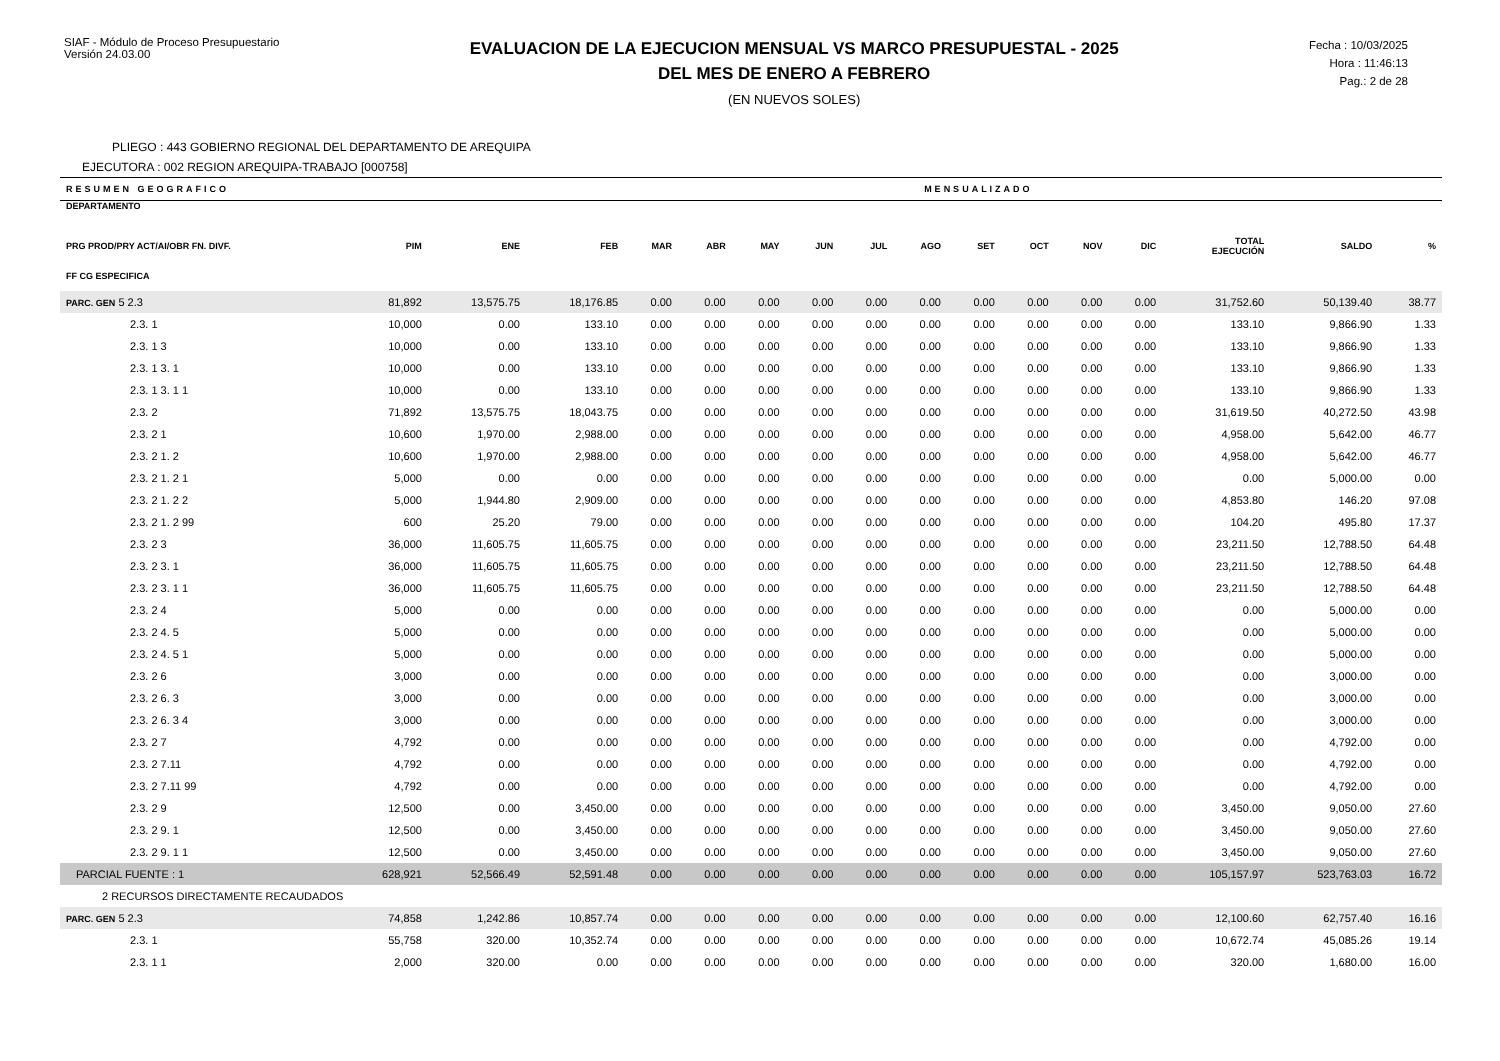SIAF - Módulo de Proceso Presupuestario
Versión 24.03.00
EVALUACION DE LA EJECUCION MENSUAL VS MARCO PRESUPUESTAL - 2025
DEL MES DE ENERO A FEBRERO
(EN NUEVOS SOLES)
Fecha : 10/03/2025
Hora : 11:46:13
Pag.: 2 de 28
PLIEGO : 443 GOBIERNO REGIONAL DEL DEPARTAMENTO DE AREQUIPA
EJECUTORA : 002 REGION AREQUIPA-TRABAJO [000758]
| RESUMEN GEOGRAFICO | | | | MENSUALIZADO | | | | | | | | | | | | |
| --- | --- | --- | --- | --- | --- | --- | --- | --- | --- | --- | --- | --- | --- | --- | --- | --- |
| DEPARTAMENTO PRG PROD/PRY ACT/AI/OBR FN. DIVF. FF CG ESPECIFICA | PIM | ENE | FEB | MAR | ABR | MAY | JUN | JUL | AGO | SET | OCT | NOV | DIC | TOTAL EJECUCIÓN | SALDO | % |
| PARC. GEN 5 2.3 | 81,892 | 13,575.75 | 18,176.85 | 0.00 | 0.00 | 0.00 | 0.00 | 0.00 | 0.00 | 0.00 | 0.00 | 0.00 | 0.00 | 31,752.60 | 50,139.40 | 38.77 |
| 2.3. 1 | 10,000 | 0.00 | 133.10 | 0.00 | 0.00 | 0.00 | 0.00 | 0.00 | 0.00 | 0.00 | 0.00 | 0.00 | 0.00 | 133.10 | 9,866.90 | 1.33 |
| 2.3. 1 3 | 10,000 | 0.00 | 133.10 | 0.00 | 0.00 | 0.00 | 0.00 | 0.00 | 0.00 | 0.00 | 0.00 | 0.00 | 0.00 | 133.10 | 9,866.90 | 1.33 |
| 2.3. 1 3. 1 | 10,000 | 0.00 | 133.10 | 0.00 | 0.00 | 0.00 | 0.00 | 0.00 | 0.00 | 0.00 | 0.00 | 0.00 | 0.00 | 133.10 | 9,866.90 | 1.33 |
| 2.3. 1 3. 1 1 | 10,000 | 0.00 | 133.10 | 0.00 | 0.00 | 0.00 | 0.00 | 0.00 | 0.00 | 0.00 | 0.00 | 0.00 | 0.00 | 133.10 | 9,866.90 | 1.33 |
| 2.3. 2 | 71,892 | 13,575.75 | 18,043.75 | 0.00 | 0.00 | 0.00 | 0.00 | 0.00 | 0.00 | 0.00 | 0.00 | 0.00 | 0.00 | 31,619.50 | 40,272.50 | 43.98 |
| 2.3. 2 1 | 10,600 | 1,970.00 | 2,988.00 | 0.00 | 0.00 | 0.00 | 0.00 | 0.00 | 0.00 | 0.00 | 0.00 | 0.00 | 0.00 | 4,958.00 | 5,642.00 | 46.77 |
| 2.3. 2 1. 2 | 10,600 | 1,970.00 | 2,988.00 | 0.00 | 0.00 | 0.00 | 0.00 | 0.00 | 0.00 | 0.00 | 0.00 | 0.00 | 0.00 | 4,958.00 | 5,642.00 | 46.77 |
| 2.3. 2 1. 2 1 | 5,000 | 0.00 | 0.00 | 0.00 | 0.00 | 0.00 | 0.00 | 0.00 | 0.00 | 0.00 | 0.00 | 0.00 | 0.00 | 0.00 | 5,000.00 | 0.00 |
| 2.3. 2 1. 2 2 | 5,000 | 1,944.80 | 2,909.00 | 0.00 | 0.00 | 0.00 | 0.00 | 0.00 | 0.00 | 0.00 | 0.00 | 0.00 | 0.00 | 4,853.80 | 146.20 | 97.08 |
| 2.3. 2 1. 2 99 | 600 | 25.20 | 79.00 | 0.00 | 0.00 | 0.00 | 0.00 | 0.00 | 0.00 | 0.00 | 0.00 | 0.00 | 0.00 | 104.20 | 495.80 | 17.37 |
| 2.3. 2 3 | 36,000 | 11,605.75 | 11,605.75 | 0.00 | 0.00 | 0.00 | 0.00 | 0.00 | 0.00 | 0.00 | 0.00 | 0.00 | 0.00 | 23,211.50 | 12,788.50 | 64.48 |
| 2.3. 2 3. 1 | 36,000 | 11,605.75 | 11,605.75 | 0.00 | 0.00 | 0.00 | 0.00 | 0.00 | 0.00 | 0.00 | 0.00 | 0.00 | 0.00 | 23,211.50 | 12,788.50 | 64.48 |
| 2.3. 2 3. 1 1 | 36,000 | 11,605.75 | 11,605.75 | 0.00 | 0.00 | 0.00 | 0.00 | 0.00 | 0.00 | 0.00 | 0.00 | 0.00 | 0.00 | 23,211.50 | 12,788.50 | 64.48 |
| 2.3. 2 4 | 5,000 | 0.00 | 0.00 | 0.00 | 0.00 | 0.00 | 0.00 | 0.00 | 0.00 | 0.00 | 0.00 | 0.00 | 0.00 | 0.00 | 5,000.00 | 0.00 |
| 2.3. 2 4. 5 | 5,000 | 0.00 | 0.00 | 0.00 | 0.00 | 0.00 | 0.00 | 0.00 | 0.00 | 0.00 | 0.00 | 0.00 | 0.00 | 0.00 | 5,000.00 | 0.00 |
| 2.3. 2 4. 5 1 | 5,000 | 0.00 | 0.00 | 0.00 | 0.00 | 0.00 | 0.00 | 0.00 | 0.00 | 0.00 | 0.00 | 0.00 | 0.00 | 0.00 | 5,000.00 | 0.00 |
| 2.3. 2 6 | 3,000 | 0.00 | 0.00 | 0.00 | 0.00 | 0.00 | 0.00 | 0.00 | 0.00 | 0.00 | 0.00 | 0.00 | 0.00 | 0.00 | 3,000.00 | 0.00 |
| 2.3. 2 6. 3 | 3,000 | 0.00 | 0.00 | 0.00 | 0.00 | 0.00 | 0.00 | 0.00 | 0.00 | 0.00 | 0.00 | 0.00 | 0.00 | 0.00 | 3,000.00 | 0.00 |
| 2.3. 2 6. 3 4 | 3,000 | 0.00 | 0.00 | 0.00 | 0.00 | 0.00 | 0.00 | 0.00 | 0.00 | 0.00 | 0.00 | 0.00 | 0.00 | 0.00 | 3,000.00 | 0.00 |
| 2.3. 2 7 | 4,792 | 0.00 | 0.00 | 0.00 | 0.00 | 0.00 | 0.00 | 0.00 | 0.00 | 0.00 | 0.00 | 0.00 | 0.00 | 0.00 | 4,792.00 | 0.00 |
| 2.3. 2 7.11 | 4,792 | 0.00 | 0.00 | 0.00 | 0.00 | 0.00 | 0.00 | 0.00 | 0.00 | 0.00 | 0.00 | 0.00 | 0.00 | 0.00 | 4,792.00 | 0.00 |
| 2.3. 2 7.11 99 | 4,792 | 0.00 | 0.00 | 0.00 | 0.00 | 0.00 | 0.00 | 0.00 | 0.00 | 0.00 | 0.00 | 0.00 | 0.00 | 0.00 | 4,792.00 | 0.00 |
| 2.3. 2 9 | 12,500 | 0.00 | 3,450.00 | 0.00 | 0.00 | 0.00 | 0.00 | 0.00 | 0.00 | 0.00 | 0.00 | 0.00 | 0.00 | 3,450.00 | 9,050.00 | 27.60 |
| 2.3. 2 9. 1 | 12,500 | 0.00 | 3,450.00 | 0.00 | 0.00 | 0.00 | 0.00 | 0.00 | 0.00 | 0.00 | 0.00 | 0.00 | 0.00 | 3,450.00 | 9,050.00 | 27.60 |
| 2.3. 2 9. 1 1 | 12,500 | 0.00 | 3,450.00 | 0.00 | 0.00 | 0.00 | 0.00 | 0.00 | 0.00 | 0.00 | 0.00 | 0.00 | 0.00 | 3,450.00 | 9,050.00 | 27.60 |
| PARCIAL FUENTE : 1 | 628,921 | 52,566.49 | 52,591.48 | 0.00 | 0.00 | 0.00 | 0.00 | 0.00 | 0.00 | 0.00 | 0.00 | 0.00 | 0.00 | 105,157.97 | 523,763.03 | 16.72 |
| 2 RECURSOS DIRECTAMENTE RECAUDADOS | | | | | | | | | | | | | | | | |
| PARC. GEN 5 2.3 | 74,858 | 1,242.86 | 10,857.74 | 0.00 | 0.00 | 0.00 | 0.00 | 0.00 | 0.00 | 0.00 | 0.00 | 0.00 | 0.00 | 12,100.60 | 62,757.40 | 16.16 |
| 2.3. 1 | 55,758 | 320.00 | 10,352.74 | 0.00 | 0.00 | 0.00 | 0.00 | 0.00 | 0.00 | 0.00 | 0.00 | 0.00 | 0.00 | 10,672.74 | 45,085.26 | 19.14 |
| 2.3. 1 1 | 2,000 | 320.00 | 0.00 | 0.00 | 0.00 | 0.00 | 0.00 | 0.00 | 0.00 | 0.00 | 0.00 | 0.00 | 0.00 | 320.00 | 1,680.00 | 16.00 |